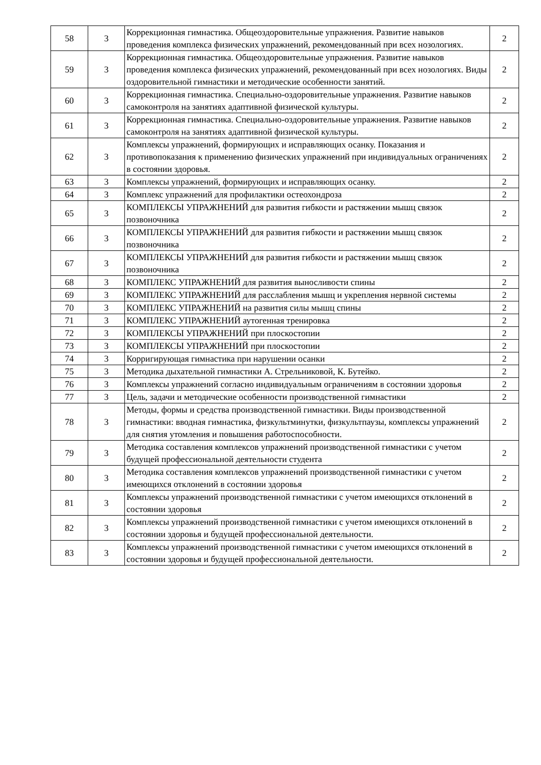| 58 | 3 | Коррекционная гимнастика. Общеоздоровительные упражнения. Развитие навыков проведения комплекса физических упражнений, рекомендованный при всех нозологиях. | 2 |
| 59 | 3 | Коррекционная гимнастика. Общеоздоровительные упражнения. Развитие навыков проведения комплекса физических упражнений, рекомендованный при всех нозологиях. Виды оздоровительной гимнастики и методические особенности занятий. | 2 |
| 60 | 3 | Коррекционная гимнастика. Специально-оздоровительные упражнения. Развитие навыков самоконтроля на занятиях адаптивной физической культуры. | 2 |
| 61 | 3 | Коррекционная гимнастика. Специально-оздоровительные упражнения. Развитие навыков самоконтроля на занятиях адаптивной физической культуры. | 2 |
| 62 | 3 | Комплексы упражнений, формирующих и исправляющих осанку. Показания и противопоказания к применению физических упражнений при индивидуальных ограничениях в состоянии здоровья. | 2 |
| 63 | 3 | Комплексы упражнений, формирующих и исправляющих осанку. | 2 |
| 64 | 3 | Комплекс упражнений для профилактики остеохондроза | 2 |
| 65 | 3 | КОМПЛЕКСЫ УПРАЖНЕНИЙ для развития гибкости и растяжении мышц связок позвоночника | 2 |
| 66 | 3 | КОМПЛЕКСЫ УПРАЖНЕНИЙ для развития гибкости и растяжении мышц связок позвоночника | 2 |
| 67 | 3 | КОМПЛЕКСЫ УПРАЖНЕНИЙ для развития гибкости и растяжении мышц связок позвоночника | 2 |
| 68 | 3 | КОМПЛЕКС УПРАЖНЕНИЙ для развития выносливости спины | 2 |
| 69 | 3 | КОМПЛЕКС УПРАЖНЕНИЙ для расслабления мышц и укрепления нервной системы | 2 |
| 70 | 3 | КОМПЛЕКС УПРАЖНЕНИЙ на развития силы мышц спины | 2 |
| 71 | 3 | КОМПЛЕКС УПРАЖНЕНИЙ аутогенная тренировка | 2 |
| 72 | 3 | КОМПЛЕКСЫ УПРАЖНЕНИЙ при плоскостопии | 2 |
| 73 | 3 | КОМПЛЕКСЫ УПРАЖНЕНИЙ при плоскостопии | 2 |
| 74 | 3 | Корригирующая гимнастика при нарушении осанки | 2 |
| 75 | 3 | Методика дыхательной гимнастики А. Стрельниковой, К. Бутейко. | 2 |
| 76 | 3 | Комплексы упражнений согласно индивидуальным ограничениям в состоянии здоровья | 2 |
| 77 | 3 | Цель, задачи и методические особенности производственной гимнастики | 2 |
| 78 | 3 | Методы, формы и средства производственной гимнастики. Виды производственной гимнастики: вводная гимнастика, физкультминутки, физкультпаузы, комплексы упражнений для снятия утомления и повышения работоспособности. | 2 |
| 79 | 3 | Методика составления комплексов упражнений производственной гимнастики с учетом будущей профессиональной деятельности студента | 2 |
| 80 | 3 | Методика составления комплексов упражнений производственной гимнастики с учетом имеющихся отклонений в состоянии здоровья | 2 |
| 81 | 3 | Комплексы упражнений производственной гимнастики с учетом имеющихся отклонений в состоянии здоровья | 2 |
| 82 | 3 | Комплексы упражнений производственной гимнастики с учетом имеющихся отклонений в состоянии здоровья и будущей профессиональной деятельности. | 2 |
| 83 | 3 | Комплексы упражнений производственной гимнастики с учетом имеющихся отклонений в состоянии здоровья и будущей профессиональной деятельности. | 2 |